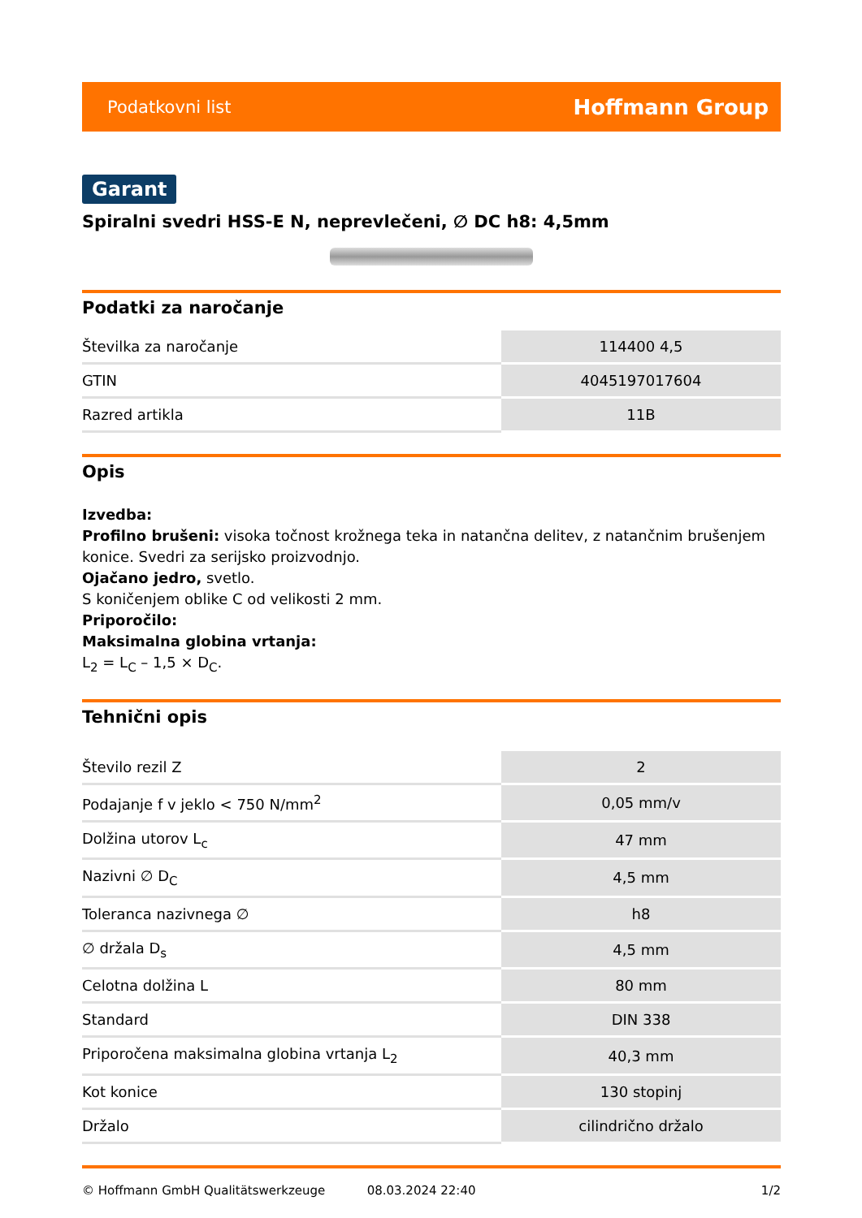Podatkovni list Hoffmann Group
Garant
Spiralni svedri HSS-E N, neprevlečeni, ∅ DC h8: 4,5mm
Podatki za naročanje
| Številka za naročanje | 114400 4,5 |
| GTIN | 4045197017604 |
| Razred artikla | 11B |
Opis
Izvedba:
Profilno brušeni: visoka točnost krožnega teka in natančna delitev, z natančnim brušenjem konice. Svedri za serijsko proizvodnjo.
Ojačano jedro, svetlo.
S koničenjem oblike C od velikosti 2 mm.
Priporočilo:
Maksimalna globina vrtanja:
L<sub>2</sub> = L<sub>C</sub> – 1,5 × D<sub>C</sub>.
Tehnični opis
| Število rezil Z | 2 |
| Podajanje f v jeklo < 750 N/mm<sup>2</sup> | 0,05 mm/v |
| Dolžina utorov L<sub>c</sub> | 47 mm |
| Nazivni ∅ D<sub>C</sub> | 4,5 mm |
| Toleranca nazivnega ∅ | h8 |
| ∅ držala D<sub>s</sub> | 4,5 mm |
| Celotna dolžina L | 80 mm |
| Standard | DIN 338 |
| Priporočena maksimalna globina vrtanja L<sub>2</sub> | 40,3 mm |
| Kot konice | 130 stopinj |
| Držalo | cilindrično držalo |
© Hoffmann GmbH Qualitätswerkzeuge 08.03.2024 22:40 1/2